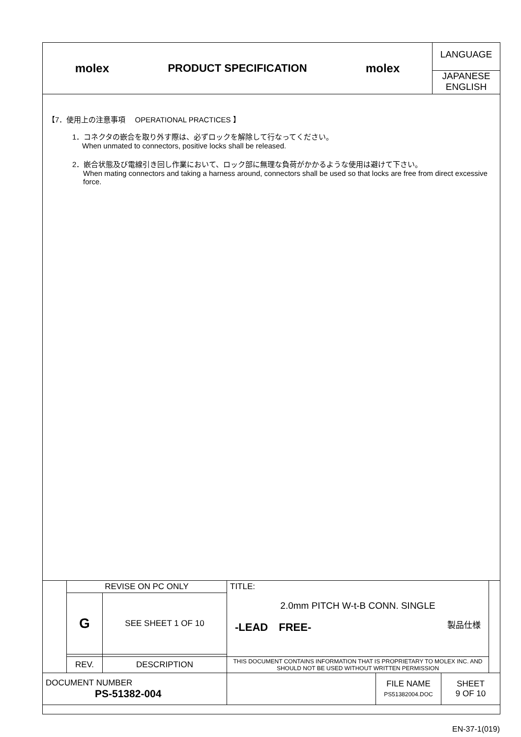| molex PRODUCT SPECIFICATION molex | LANGUAGE JAPANESE ENGLISH |
【7．使用上の注意事項　 OPERATIONAL PRACTICES 】
1．コネクタの嵌合を取り外す際は、必ずロックを解除して行なってください。
When unmated to connectors, positive locks shall be released.
2．嵌合状態及び電線引き回し作業において、ロック部に無理な負荷がかかるような使用は避けて下さい。
When mating connectors and taking a harness around, connectors shall be used so that locks are free from direct excessive force.
| | REVISE ON PC ONLY | | TITLE: 2.0mm PITCH W-t-B CONN. SINGLE -LEAD FREE- 製品仕様 | | | |
| | G | SEE SHEET 1 OF 10 | | | | |
| | REV. | DESCRIPTION | THIS DOCUMENT CONTAINS INFORMATION THAT IS PROPRIETARY TO MOLEX INC. AND SHOULD NOT BE USED WITHOUT WRITTEN PERMISSION | | | |
| DOCUMENT NUMBER PS-51382-004 | | | | FILE NAME PS51382004.DOC | SHEET 9 OF 10 | |
EN-37-1(019)